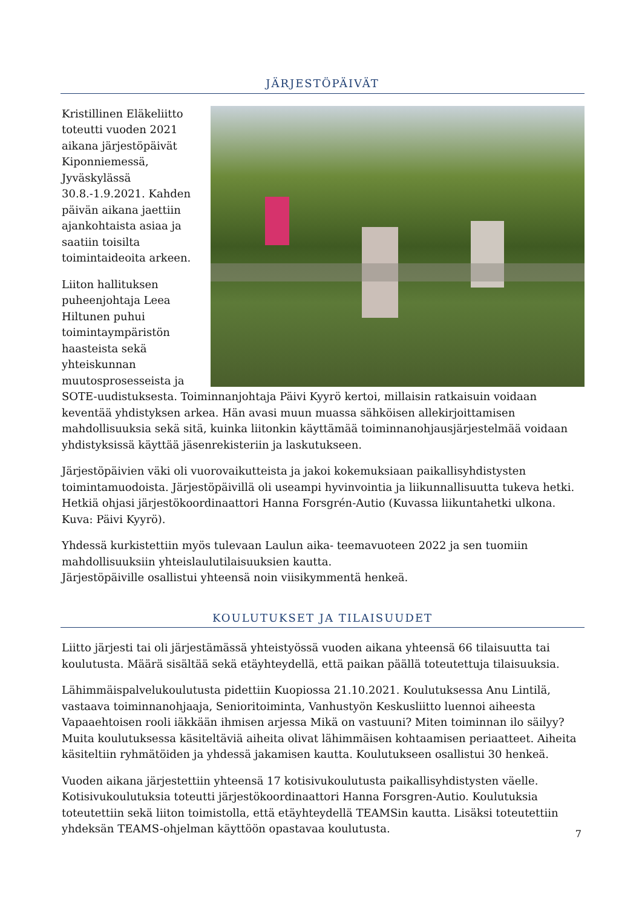JÄRJESTÖPÄIVÄT
Kristillinen Eläkeliitto toteutti vuoden 2021 aikana järjestöpäivät Kiponniemessä, Jyväskylässä 30.8.-1.9.2021. Kahden päivän aikana jaettiin ajankohtaista asiaa ja saatiin toisilta toimintaideoita arkeen.
Liiton hallituksen puheenjohtaja Leea Hiltunen puhui toimintaympäristön haasteista sekä yhteiskunnan muutosprosesseista ja SOTE-uudistuksesta. Toiminnanjohtaja Päivi Kyyrö kertoi, millaisin ratkaisuin voidaan keventää yhdistyksen arkea. Hän avasi muun muassa sähköisen allekirjoittamisen mahdollisuuksia sekä sitä, kuinka liitonkin käyttämää toiminnanohjausjärjestelmää voidaan yhdistyksissä käyttää jäsenrekisteriin ja laskutukseen.
Järjestöpäivien väki oli vuorovaikutteista ja jakoi kokemuksiaan paikallisyhdistysten toimintamuodoista. Järjestöpäivillä oli useampi hyvinvointia ja liikunnallisuutta tukeva hetki. Hetkiä ohjasi järjestökoordinaattori Hanna Forsgrén-Autio (Kuvassa liikuntahetki ulkona. Kuva: Päivi Kyyrö).
Yhdessä kurkistettiin myös tulevaan Laulun aika- teemavuoteen 2022 ja sen tuomiin mahdollisuuksiin yhteislaulutilaisuuksien kautta.
Järjestöpäiville osallistui yhteensä noin viisikymmentä henkeä.
KOULUTUKSET JA TILAISUUDET
Liitto järjesti tai oli järjestämässä yhteistyössä vuoden aikana yhteensä 66 tilaisuutta tai koulutusta. Määrä sisältää sekä etäyhteydellä, että paikan päällä toteutettuja tilaisuuksia.
Lähimmäispalvelukoulutusta pidettiin Kuopiossa 21.10.2021. Koulutuksessa Anu Lintilä, vastaava toiminnanohjaaja, Senioritoiminta, Vanhustyön Keskusliitto luennoi aiheesta Vapaaehtoisen rooli iäkkään ihmisen arjessa Mikä on vastuuni? Miten toiminnan ilo säilyy? Muita koulutuksessa käsiteltäviä aiheita olivat lähimmäisen kohtaamisen periaatteet. Aiheita käsiteltiin ryhmätöiden ja yhdessä jakamisen kautta. Koulutukseen osallistui 30 henkeä.
Vuoden aikana järjestettiin yhteensä 17 kotisivukoulutusta paikallisyhdistysten väelle. Kotisivukoulutuksia toteutti järjestökoordinaattori Hanna Forsgren-Autio. Koulutuksia toteutettiin sekä liiton toimistolla, että etäyhteydellä TEAMSin kautta. Lisäksi toteutettiin yhdeksän TEAMS-ohjelman käyttöön opastavaa koulutusta.
7